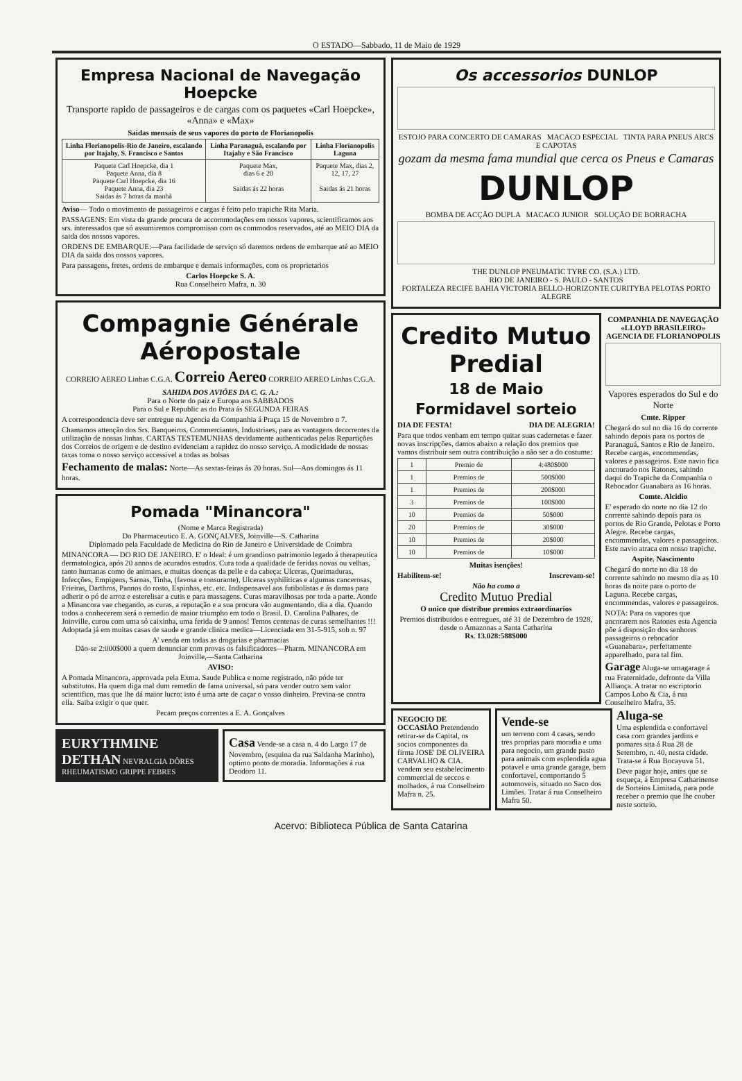O ESTADO—Sabbado, 11 de Maio de 1929
Empresa Nacional de Navegação Hoepcke
Transporte rapido de passageiros e de cargas com os paquetes «Carl Hoepcke», «Anna» e «Max»
Saidas mensais de seus vapores do porto de Florianopolis
| Linha Florianopolis-Rio de Janeiro, escalando por Itajahy, S. Francisco e Santos | Linha Paranaguá, escalando por Itajahy e São Francisco | Linha Florianopolis Laguna |
| --- | --- | --- |
| Paquete Carl Hoepcke, dia 1 Paquete Anna, dia 8 Paquete Carl Hoepcke, dia 16 Paquete Anna, dia 23 Saidas ás 7 horas da manhã | Paquete Max, dias 6 e 20 Saidas ás 22 horas | Paquete Max, dias 2, 12, 17, 27 Saidas ás 21 horas |
Aviso— Todo o movimento de passageiros e cargas é feito pelo trapiche Rita Maria.
PASSAGENS: Em vista da grande procura de accommodações em nossos vapores, scientificamos aos srs. interessados que só assumiremos compromisso com os commodos reservados, até ao MEIO DIA da saida dos nossos vapores.
ORDENS DE EMBARQUE:—Para facilidade de serviço só daremos ordens de embarque até ao MEIO DIA da saida dos nossos vapores.
Para passagens, fretes, ordens de embarque e demais informações, com os proprietarios
Carlos Hoepcke S. A.
Rua Conselheiro Mafra, n. 30
Compagnie Générale Aéropostale
CORREIO AEREO Linhas C.G.A. Correio Aereo CORREIO AEREO Linhas C.G.A.
SAHIDA DOS AVIÕES DA C. G. A.:
Para o Norte do paiz e Europa aos SABBADOS
Para o Sul e Republic as do Prata ás SEGUNDA FEIRAS
A correspondencia deve ser entregue na Agencia da Companhia á Praça 15 de Novembro n 7.
Chamamos attenção dos Srs. Banqueiros, Commerciantes, Industriaes, para as vantagens decorrentes da utilização de nossas linhas. CARTAS TESTEMUNHAS devidamente authenticadas pelas Repartições dos Correios de origem e de destino evidenciam a rapidez do nosso serviço. A modicidade de nossas taxas torna o nosso serviço accessivel a todas as bolsas
Fechamento de malas: Norte—As sextas-feiras ás 20 horas. Sul—Aos domingos ás 11 horas.
Pomada "Minancora"
(Nome e Marca Registrada)
Do Pharmaceutico E. A. GONÇALVES, Joinville—S. Catharina
Diplomado pela Faculdade de Medicina do Rio de Janeiro e Universidade de Coimbra
MINANCORA — DO RIO DE JANEIRO. E' o Ideal: é um grandioso patrimonio legado á therapeutica dermatologica, após 20 annos de acurados estudos. Cura toda a qualidade de feridas novas ou velhas, tanto humanas como de animaes, e muitas doenças da pelle e da cabeça: Ulceras, Queimaduras, Infecções, Empigens, Sarnas, Tinha, (favosa e tonsurante), Ulceras syphiliticas e algumas cancerosas, Frieiras, Darthros, Pannos do rosto, Espinhas, etc. etc. Indispensavel aos futibolistas e ás damas para adherir o pó de arroz e esterelisar a cutis e para massagens. Curas maravilhosas por toda a parte. Aonde a Minancora vae chegando, as curas, a reputação e a sua procura vão augmentando, dia a dia. Quando todos a conhecerem será o remedio de maior triumpho em todo o Brasil. D. Carolina Palhares, de Joinville, curou com uma só caixinha, uma ferida de 9 annos! Temos centenas de curas semelhantes !!! Adoptada já em muitas casas de saude e grande clinica medica—Licenciada em 31-5-915, sob n. 97
A' venda em todas as drogarias e pharmacias
Dão-se 2:000$000 a quem denunciar com provas os falsificadores—Pharm. MINANCORA em Joinville,—Santa Catharina
AVISO:
A Pomada Minancora, approvada pela Exma. Saude Publica e nome registrado, não póde ter substitutos. Ha quem diga mal dum remedio de fama universal, só para vender outro sem valor scientifico, mas que lhe dá maior lucro: isto é uma arte de caçar o vosso dinheiro. Previna-se contra ella. Saiba exigir o que quer.
Pecam preços correntes a E. A. Gonçalves
EURYTHMINE DETHAN NEVRALGIA DÔRES RHEUMATISMO GRIPPE FEBRES
Casa Vende-se a casa n. 4 do Largo 17 de Novembro, (esquina da rua Saldanha Marinho), optimo ponto de moradia. Informações á rua Deodoro 11.
Os accessorios DUNLOP
ESTOJO PARA CONCERTO DE CAMARAS MACACO ESPECIAL TINTA PARA PNEUS ARCS E CAPOTAS
gozam da mesma fama mundial que cerca os Pneus e Camaras
DUNLOP
BOMBA DE ACÇÃO DUPLA MACACO JUNIOR SOLUÇÃO DE BORRACHA
THE DUNLOP PNEUMATIC TYRE CO. (S.A.) LTD.
RIO DE JANEIRO - S. PAULO - SANTOS
FORTALEZA RECIFE BAHIA VICTORIA BELLO-HORIZONTE CURITYBA PELOTAS PORTO ALEGRE
Credito Mutuo Predial
18 de Maio
Formidavel sorteio
DIA DE FESTA! DIA DE ALEGRIA!
Para que todos venham em tempo quitar suas cadernetas e fazer novas inscripções, damos abaixo a relação dos premios que vamos distribuir sem outra contribuição a não ser a do costume:
| 1 | Premio de | 4:480$000 |
| 1 | Premios de | 500$000 |
| 1 | Premios de | 200$000 |
| 3 | Premios de | 100$000 |
| 10 | Premios de | 50$000 |
| 20 | Premios de | 30$000 |
| 10 | Premios de | 20$000 |
| 10 | Premios de | 10$000 |
Muitas isenções!
Habilitem-se! Inscrevam-se!
Não ha como a
Credito Mutuo Predial
O unico que distribue premios extraordinarios
Premios distribuidos e entregues, até 31 de Dezembro de 1928, desde o Amazonas a Santa Catharina
Rs. 13.028:588$000
COMPANHIA DE NAVEGAÇÃO «LLOYD BRASILEIRO»
AGENCIA DE FLORIANOPOLIS
Vapores esperados do Sul e do Norte
Cmte. Ripper
Chegará do sul no dia 16 do corrente sahindo depois para os portos de Paranaguá, Santos e Rio de Janeiro. Recebe cargas, encommendas, valores e passageiros. Este navio fica ancourado nos Ratones, sahindo daqui do Trapiche da Companhia o Rebocador Guanabara as 16 horas.
Comte. Alcidio
E' esperado do norte no dia 12 do corrente sahindo depois para os portos de Rio Grande, Pelotas e Porto Alegre. Recebe cargas, encommendas, valores e passageiros. Este navio atraca em nosso trapiche.
Aspite. Nascimento
Chegará do norte no dia 18 do corrente sahindo no mesmo dia as 10 horas da noite para o porto de Laguna. Recebe cargas, encommendas, valores e passageiros.
NOTA: Para os vapores que ancorarem nos Ratones esta Agencia põe á disposição dos senhores passageiros o rebocador «Guanabara», perfeitamente apparelhado, para tal fim.
Garage Aluga-se umagarage á rua Fraternidade, defronte da Villa Alliança. A tratar no escriptorio Campos Lobo & Cia, á rua Conselheiro Mafra, 35.
NEGOCIO DE OCCASIÃO Pretendendo retirar-se da Capital, os socios componentes da firma JOSE' DE OLIVEIRA CARVALHO & CIA. vendem seu estabelecimento commercial de seccos e molhados, á rua Conselheiro Mafra n. 25.
Vende-se
um terreno com 4 casas, sendo tres proprias para moradia e uma para negocio, um grande pasto para animais com esplendida agua potavel e uma grande garage, bem confortavel, comportando 5 automoveis, situado no Saco dos Limões. Tratar á rua Conselheiro Mafra 50.
Aluga-se
Uma esplendida e confortavel casa com grandes jardins e pomares sita á Rua 28 de Setembro, n. 40, nesta cidade. Trata-se á Rua Bocayuva 51.
Deve pagar hoje, antes que se esqueça, á Empresa Catharinense de Sorteios Limitada, para pode receber o premio que lhe couber neste sorteio.
Acervo: Biblioteca Pública de Santa Catarina